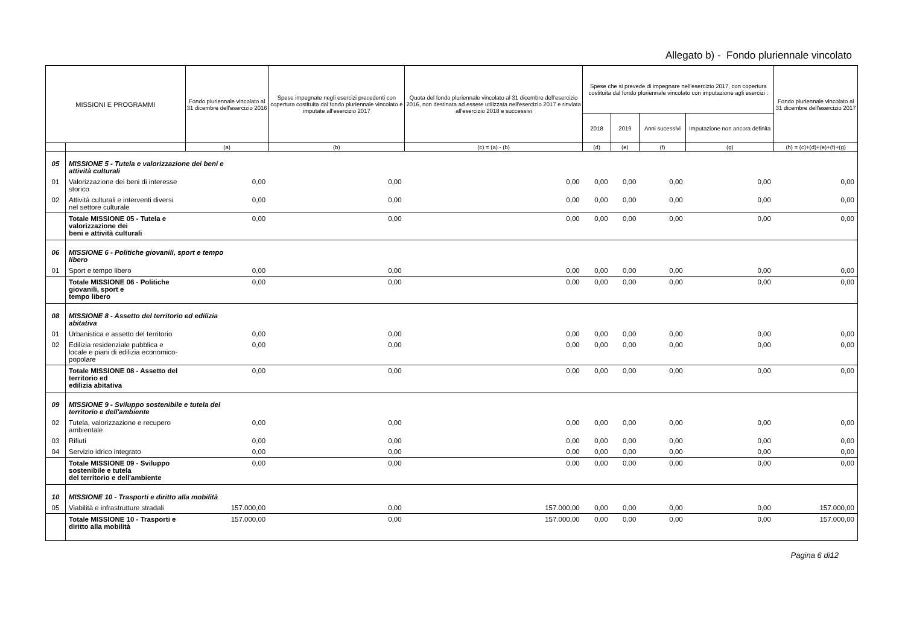Allegato b) - Fondo pluriennale vincolato
| MISSIONI E PROGRAMMI | | Fondo pluriennale vincolato al 31 dicembre dell'esercizio 2016 | Spese impegnate negli esercizi precedenti con copertura costituita dal fondo pluriennale vincolato e imputate all'esercizio 2017 | Quota del fondo pluriennale vincolato al 31 dicembre dell'esercizio 2016, non destinata ad essere utilizzata nell'esercizio 2017 e rinviata all'esercizio 2018 e successivi | Spese che si prevede di impegnare nell'esercizio 2017, con copertura costituita dal fondo pluriennale vincolato con imputazione agli esercizi : | | | | Fondo pluriennale vincolato al 31 dicembre dell'esercizio 2017 |
| --- | --- | --- | --- | --- | --- | --- | --- | --- | --- |
| | | | | | 2018 | 2019 | Anni sucessivi | Imputazione non ancora definita | |
| | | (a) | (b) | (c) = (a) - (b) | (d) | (e) | (f) | (g) | (h) = (c)+(d)+(e)+(f)+(g) |
| 05 | MISSIONE 5 - Tutela e valorizzazione dei beni e attività culturali | | | | | | | | |
| 01 | Valorizzazione dei beni di interesse storico | 0,00 | 0,00 | 0,00 | 0,00 | 0,00 | 0,00 | 0,00 | 0,00 |
| 02 | Attività culturali e interventi diversi nel settore culturale | 0,00 | 0,00 | 0,00 | 0,00 | 0,00 | 0,00 | 0,00 | 0,00 |
| | Totale MISSIONE 05 - Tutela e valorizzazione dei beni e attività culturali | 0,00 | 0,00 | 0,00 | 0,00 | 0,00 | 0,00 | 0,00 | 0,00 |
| 06 | MISSIONE 6 - Politiche giovanili, sport e tempo libero | | | | | | | | |
| 01 | Sport e tempo libero | 0,00 | 0,00 | 0,00 | 0,00 | 0,00 | 0,00 | 0,00 | 0,00 |
| | Totale MISSIONE 06 - Politiche giovanili, sport e tempo libero | 0,00 | 0,00 | 0,00 | 0,00 | 0,00 | 0,00 | 0,00 | 0,00 |
| 08 | MISSIONE 8 - Assetto del territorio ed edilizia abitativa | | | | | | | | |
| 01 | Urbanistica e assetto del territorio | 0,00 | 0,00 | 0,00 | 0,00 | 0,00 | 0,00 | 0,00 | 0,00 |
| 02 | Edilizia residenziale pubblica e locale e piani di edilizia economico-popolare | 0,00 | 0,00 | 0,00 | 0,00 | 0,00 | 0,00 | 0,00 | 0,00 |
| | Totale MISSIONE 08 - Assetto del territorio ed edilizia abitativa | 0,00 | 0,00 | 0,00 | 0,00 | 0,00 | 0,00 | 0,00 | 0,00 |
| 09 | MISSIONE 9 - Sviluppo sostenibile e tutela del territorio e dell'ambiente | | | | | | | | |
| 02 | Tutela, valorizzazione e recupero ambientale | 0,00 | 0,00 | 0,00 | 0,00 | 0,00 | 0,00 | 0,00 | 0,00 |
| 03 | Rifiuti | 0,00 | 0,00 | 0,00 | 0,00 | 0,00 | 0,00 | 0,00 | 0,00 |
| 04 | Servizio idrico integrato | 0,00 | 0,00 | 0,00 | 0,00 | 0,00 | 0,00 | 0,00 | 0,00 |
| | Totale MISSIONE 09 - Sviluppo sostenibile e tutela del territorio e dell'ambiente | 0,00 | 0,00 | 0,00 | 0,00 | 0,00 | 0,00 | 0,00 | 0,00 |
| 10 | MISSIONE 10 - Trasporti e diritto alla mobilità | | | | | | | | |
| 05 | Viabilità e infrastrutture stradali | 157.000,00 | 0,00 | 157.000,00 | 0,00 | 0,00 | 0,00 | 0,00 | 157.000,00 |
| | Totale MISSIONE 10 - Trasporti e diritto alla mobilità | 157.000,00 | 0,00 | 157.000,00 | 0,00 | 0,00 | 0,00 | 0,00 | 157.000,00 |
Pagina 6 di12